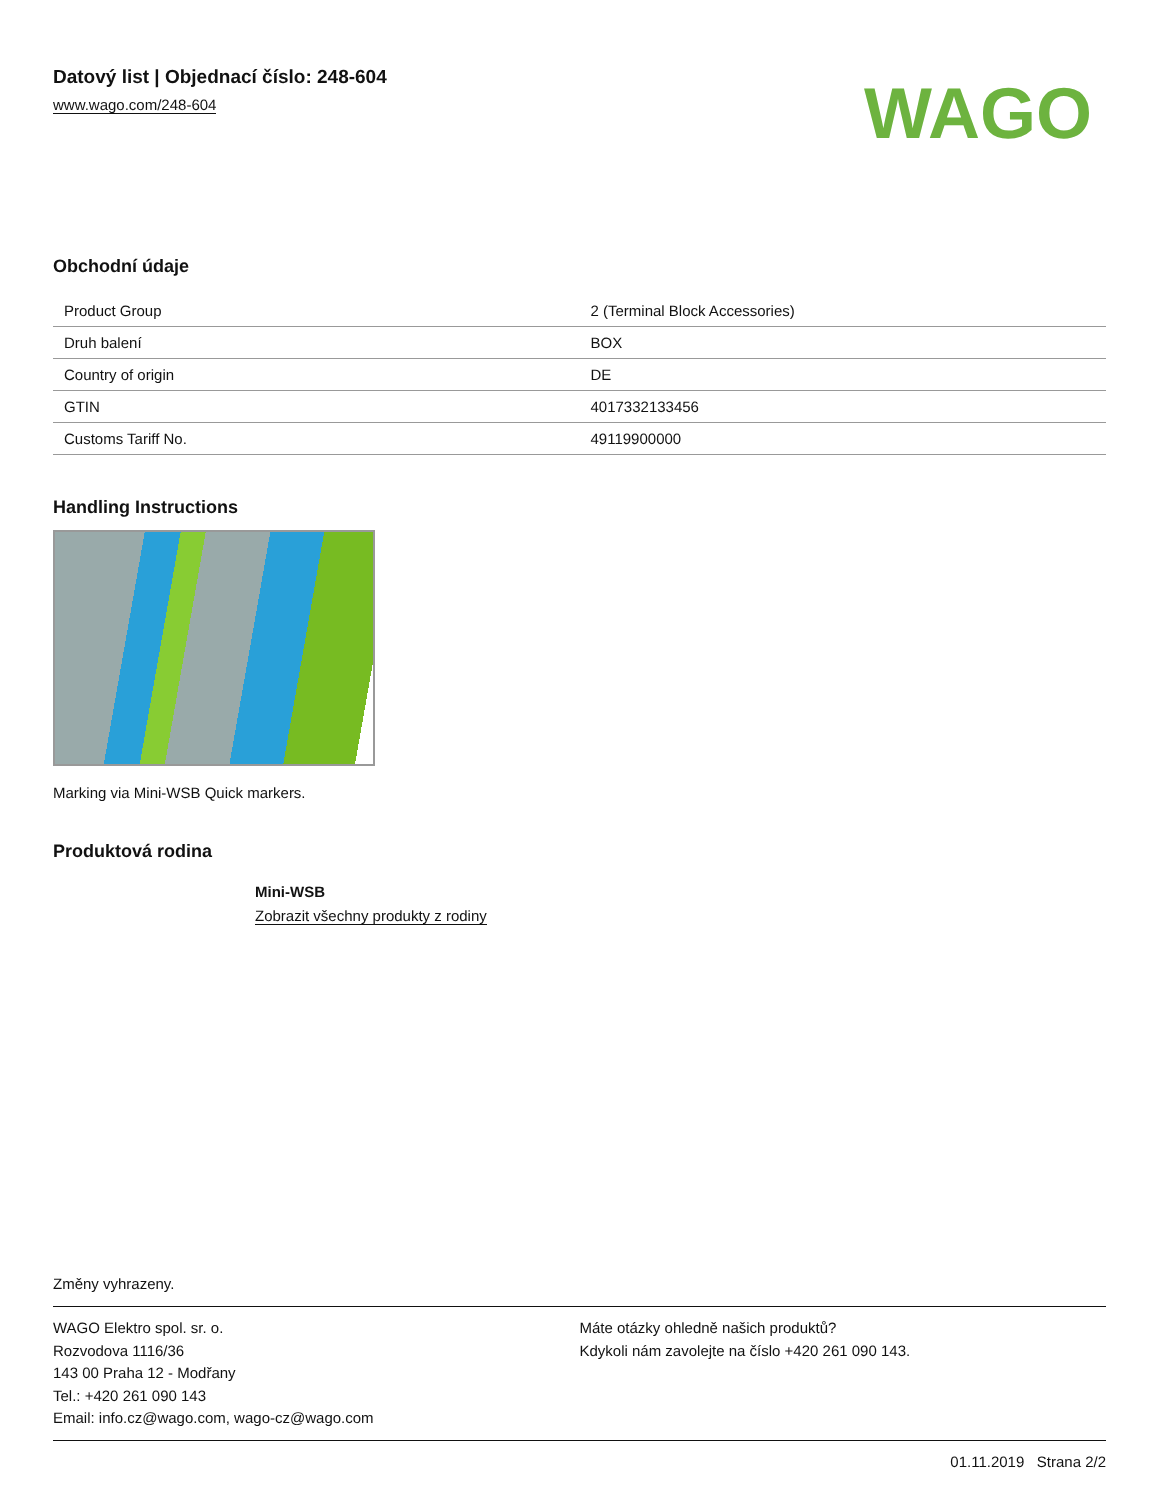Datový list | Objednací číslo: 248-604
www.wago.com/248-604
WAGO
Obchodní údaje
| Product Group | 2 (Terminal Block Accessories) |
| Druh balení | BOX |
| Country of origin | DE |
| GTIN | 4017332133456 |
| Customs Tariff No. | 49119900000 |
Handling Instructions
Marking via Mini-WSB Quick markers.
Produktová rodina
Mini-WSB
Zobrazit všechny produkty z rodiny
Změny vyhrazeny.
WAGO Elektro spol. sr. o.
Rozvodova 1116/36
143 00 Praha 12 - Modřany
Tel.: +420 261 090 143
Email: info.cz@wago.com, wago-cz@wago.com
Máte otázky ohledně našich produktů?
Kdykoli nám zavolejte na číslo +420 261 090 143.
01.11.2019 Strana 2/2